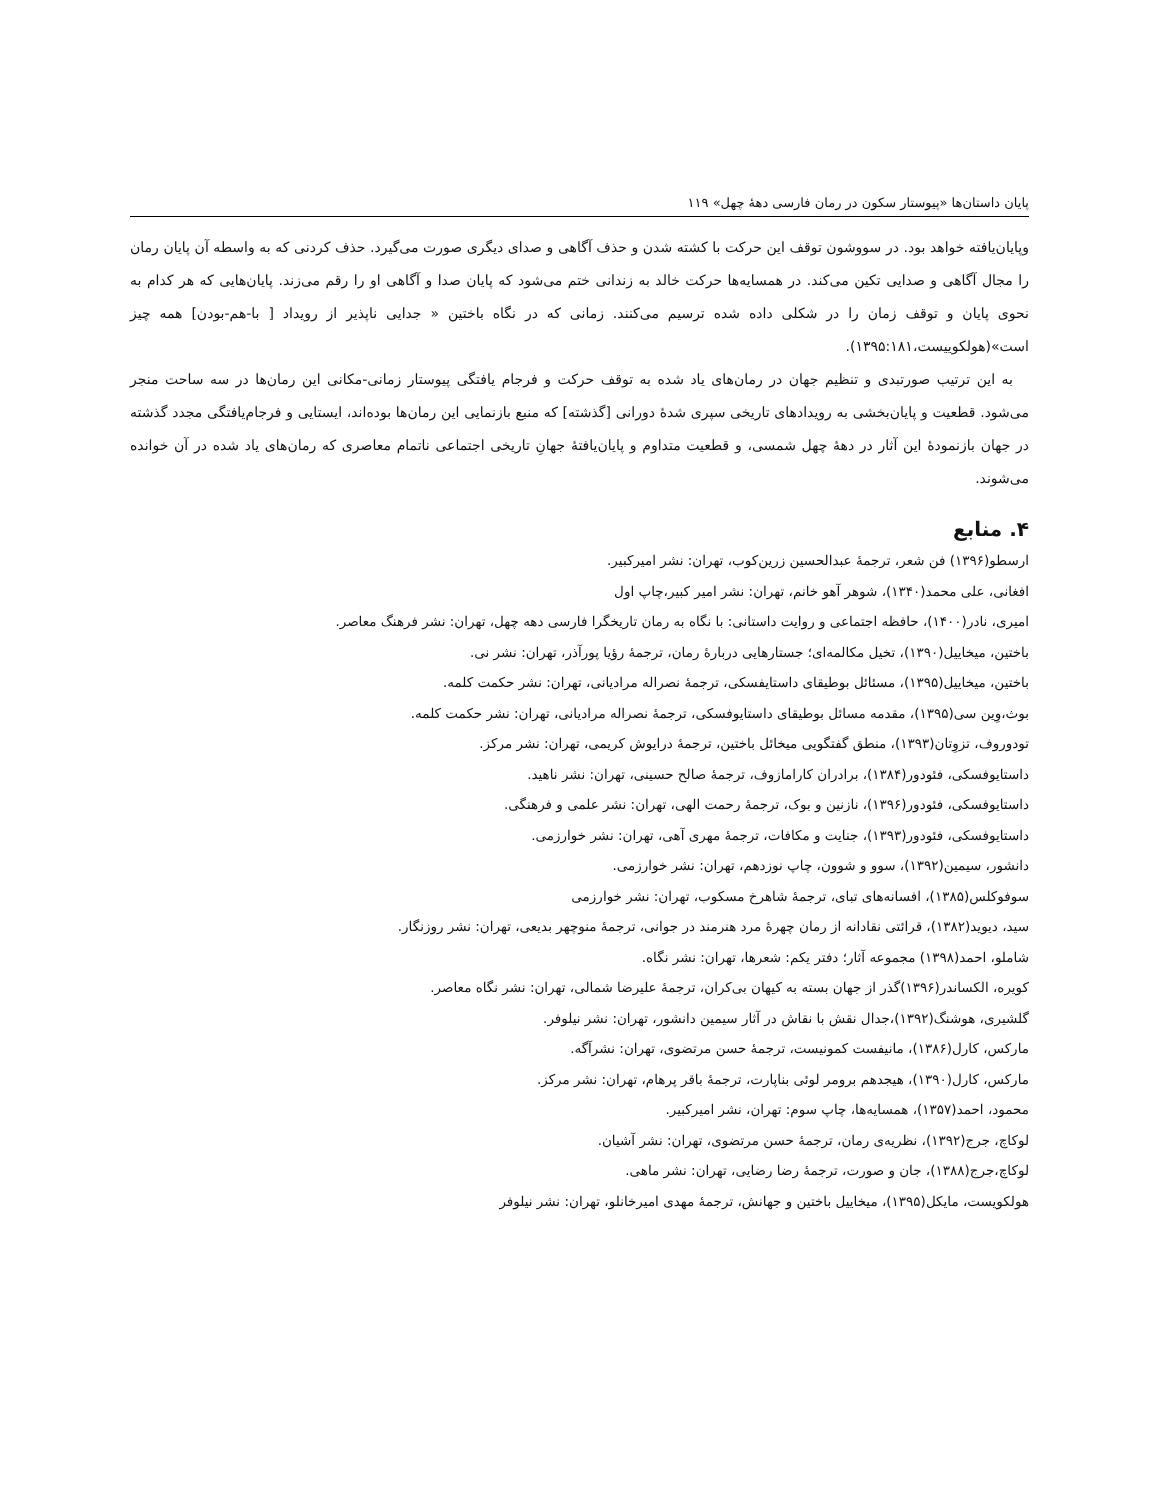پایان داستان‌ها «پیوستار سکون در رمان فارسی دهۀ چهل» ۱۱۹
وپایان‌یافته خواهد بود. در سووشون توقف این حرکت با کشته شدن و حذف آگاهی و صدای دیگری صورت می‌گیرد. حذف کردنی که به واسطه آن پایان رمان را مجال آگاهی و صدایی تکین می‌کند. در همسایه‌ها حرکت خالد به زندانی ختم می‌شود که پایان صدا و آگاهی او را رقم می‌زند. پایان‌هایی که هر کدام به نحوی پایان و توقف زمان را در شکلی داده شده ترسیم می‌کنند. زمانی که در نگاه باختین « جدایی ناپذیر از رویداد [ با-هم-بودن] همه چیز است»(هولکوییست،۱۳۹۵:۱۸۱).
به این ترتیب صورتبدی و تنظیم جهان در رمان‌های یاد شده به توقف حرکت و فرجام یافتگی پیوستار زمانی-مکانی این رمان‌ها در سه ساحت منجر می‌شود. قطعیت و پایان‌بخشی به رویدادهای تاریخی سپری شدۀ دورانی [گذشته] که منبع بازنمایی این رمان‌ها بوده‌اند، ایستایی و فرجام‌یافتگی مجدد گذشته در جهان بازنمودۀ این آثار در دهۀ چهل شمسی، و قطعیت متداوم و پایان‌یافتۀ جهانِ تاریخی اجتماعی ناتمام معاصری که رمان‌های یاد شده در آن خوانده می‌شوند.
۴. منابع
ارسطو(۱۳۹۶) فن شعر، ترجمۀ عبدالحسین زرین‌کوب، تهران: نشر امیرکبیر.
افغانی، علی محمد(۱۳۴۰)، شوهر آهو خانم، تهران: نشر امیر کبیر،چاپ اول
امیری، نادر(۱۴۰۰)، حافظه اجتماعی و روایت داستانی: با نگاه به رمان تاریخگرا فارسی دهه چهل، تهران: نشر فرهنگ معاصر.
باختین، میخاییل(۱۳۹۰)، تخیل مکالمه‌ای؛ جستارهایی دربارۀ رمان، ترجمۀ رؤیا پورآذر، تهران: نشر نی.
باختین، میخاییل(۱۳۹۵)، مسئائل بوطیقای داستایفسکی، ترجمۀ نصراله مرادیانی، تهران: نشر حکمت کلمه.
بوث،وِین سی(۱۳۹۵)، مقدمه مسائل بوطیقای داستایوفسکی، ترجمۀ نصراله مرادیانی، تهران: نشر حکمت کلمه.
تودوروف، تزوِتان(۱۳۹۳)، منطق گفتگویی میخائل باختین، ترجمۀ درایوش کریمی، تهران: نشر مرکز.
داستایوفسکی، فئودور(۱۳۸۴)، برادران کارامازوف، ترجمۀ صالح حسینی، تهران: نشر ناهید.
داستایوفسکی، فئودور(۱۳۹۶)، نازنین و بوک، ترجمۀ رحمت الهی، تهران: نشر علمی و فرهنگی.
داستایوفسکی، فئودور(۱۳۹۳)، جنایت و مکافات، ترجمۀ مهری آهی، تهران: نشر خوارزمی.
دانشور، سیمین(۱۳۹۲)، سوو و شوون، چاپ نوزدهم، تهران: نشر خوارزمی.
سوفوکلس(۱۳۸۵)، افسانه‌های تبای، ترجمۀ شاهرخ مسکوب، تهران: نشر خوارزمی
سید، دیوید(۱۳۸۲)، قرائتی نقادانه از رمان چهرۀ مرد هنرمند در جوانی، ترجمۀ منوچهر بدیعی، تهران: نشر روزنگار.
شاملو، احمد(۱۳۹۸) مجموعه آثار؛ دفتر یکم: شعرها، تهران: نشر نگاه.
کویره، الکساندر(۱۳۹۶)گذر از جهان بسته به کیهان بی‌کران، ترجمۀ علیرضا شمالی، تهران: نشر نگاه معاصر.
گلشیری، هوشنگ(۱۳۹۲)،جدال نقش با نقاش در آثار سیمین دانشور، تهران: نشر نیلوفر.
مارکس، کارل(۱۳۸۶)، مانیفست کمونیست، ترجمۀ حسن مرتضوی، تهران: نشرآگه.
مارکس، کارل(۱۳۹۰)، هیجدهم برومر لوئی بناپارت، ترجمۀ باقر پرهام، تهران: نشر مرکز.
محمود، احمد(۱۳۵۷)، همسایه‌ها، چاپ سوم: تهران، نشر امیرکبیر.
لوکاچ، جرج(۱۳۹۲)، نظریه‌ی رمان، ترجمۀ حسن مرتضوی، تهران: نشر آشیان.
لوکاچ،جرج(۱۳۸۸)، جان و صورت، ترجمۀ رضا رضایی، تهران: نشر ماهی.
هولکویست، مایکل(۱۳۹۵)، میخاییل باختین و جهانش، ترجمۀ مهدی امیرخانلو، تهران: نشر نیلوفر